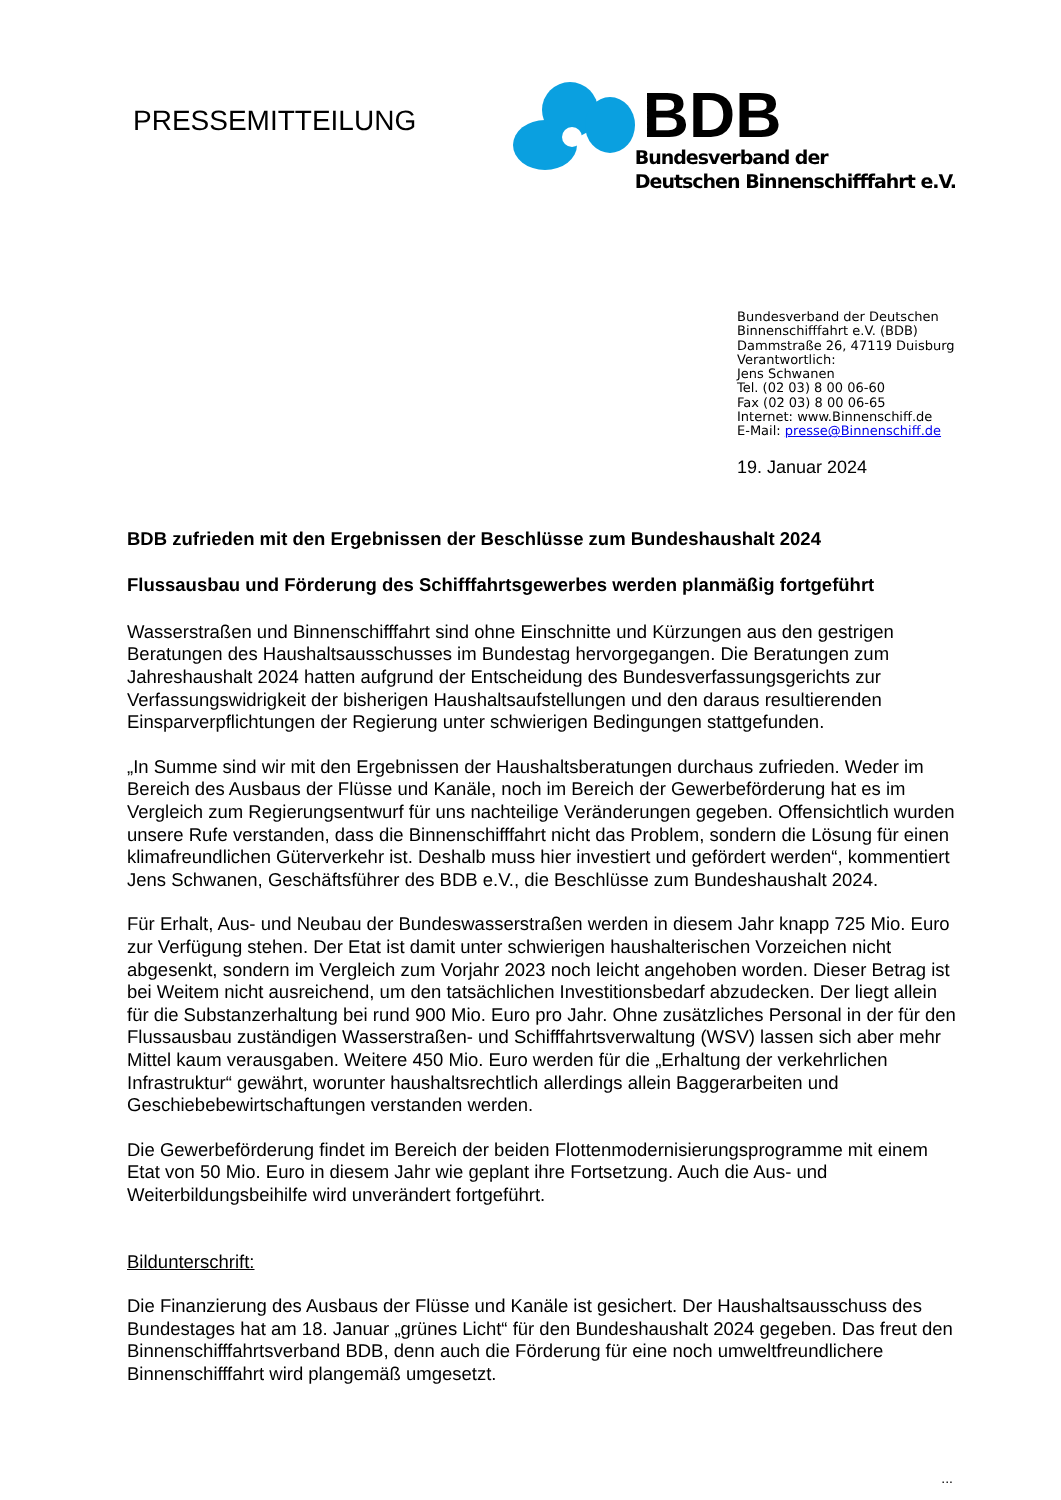PRESSEMITTEILUNG
BDB
Bundesverband der
Deutschen Binnenschifffahrt e.V.
Bundesverband der Deutschen
Binnenschifffahrt e.V. (BDB)
Dammstraße 26, 47119 Duisburg
Verantwortlich:
Jens Schwanen
Tel. (02 03) 8 00 06-60
Fax (02 03) 8 00 06-65
Internet: www.Binnenschiff.de
E-Mail: presse@Binnenschiff.de
19. Januar 2024
BDB zufrieden mit den Ergebnissen der Beschlüsse zum Bundeshaushalt 2024
Flussausbau und Förderung des Schifffahrtsgewerbes werden planmäßig fortgeführt
Wasserstraßen und Binnenschifffahrt sind ohne Einschnitte und Kürzungen aus den gestrigen Beratungen des Haushaltsausschusses im Bundestag hervorgegangen. Die Beratungen zum Jahreshaushalt 2024 hatten aufgrund der Entscheidung des Bundesverfassungsgerichts zur Verfassungswidrigkeit der bisherigen Haushaltsaufstellungen und den daraus resultierenden Einsparverpflichtungen der Regierung unter schwierigen Bedingungen stattgefunden.
„In Summe sind wir mit den Ergebnissen der Haushaltsberatungen durchaus zufrieden. Weder im Bereich des Ausbaus der Flüsse und Kanäle, noch im Bereich der Gewerbeförderung hat es im Vergleich zum Regierungsentwurf für uns nachteilige Veränderungen gegeben. Offensichtlich wurden unsere Rufe verstanden, dass die Binnenschifffahrt nicht das Problem, sondern die Lösung für einen klimafreundlichen Güterverkehr ist. Deshalb muss hier investiert und gefördert werden“, kommentiert Jens Schwanen, Geschäftsführer des BDB e.V., die Beschlüsse zum Bundeshaushalt 2024.
Für Erhalt, Aus- und Neubau der Bundeswasserstraßen werden in diesem Jahr knapp 725 Mio. Euro zur Verfügung stehen. Der Etat ist damit unter schwierigen haushalterischen Vorzeichen nicht abgesenkt, sondern im Vergleich zum Vorjahr 2023 noch leicht angehoben worden. Dieser Betrag ist bei Weitem nicht ausreichend, um den tatsächlichen Investitionsbedarf abzudecken. Der liegt allein für die Substanzerhaltung bei rund 900 Mio. Euro pro Jahr. Ohne zusätzliches Personal in der für den Flussausbau zuständigen Wasserstraßen- und Schifffahrtsverwaltung (WSV) lassen sich aber mehr Mittel kaum verausgaben. Weitere 450 Mio. Euro werden für die „Erhaltung der verkehrlichen Infrastruktur“ gewährt, worunter haushaltsrechtlich allerdings allein Baggerarbeiten und Geschiebebewirtschaftungen verstanden werden.
Die Gewerbeförderung findet im Bereich der beiden Flottenmodernisierungsprogramme mit einem Etat von 50 Mio. Euro in diesem Jahr wie geplant ihre Fortsetzung. Auch die Aus- und Weiterbildungsbeihilfe wird unverändert fortgeführt.
Bildunterschrift:
Die Finanzierung des Ausbaus der Flüsse und Kanäle ist gesichert. Der Haushaltsausschuss des Bundestages hat am 18. Januar „grünes Licht“ für den Bundeshaushalt 2024 gegeben. Das freut den Binnenschifffahrtsverband BDB, denn auch die Förderung für eine noch umweltfreundlichere Binnenschifffahrt wird plangemäß umgesetzt.
...